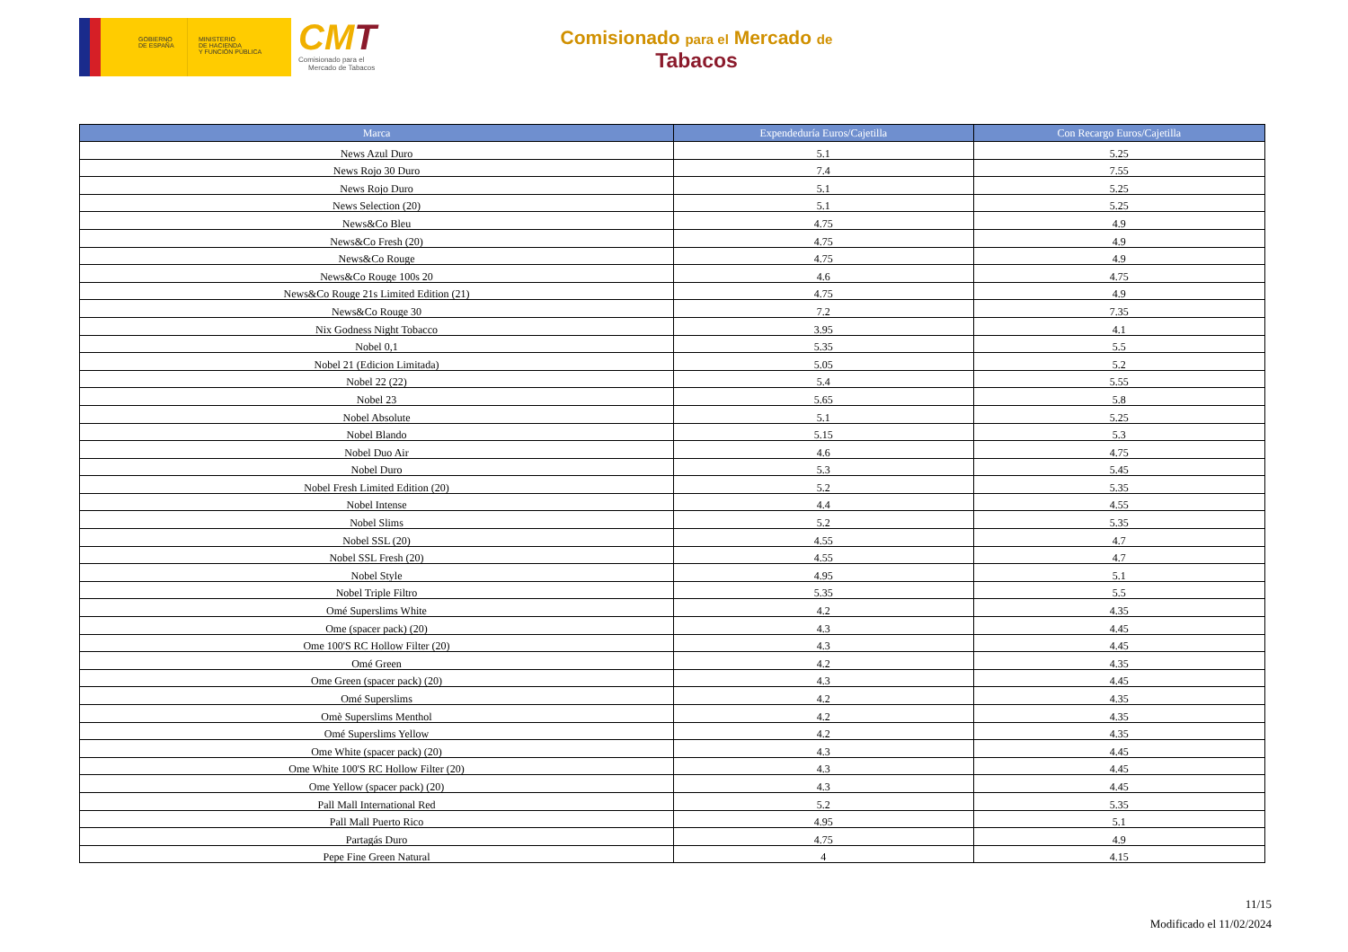GOBIERNO
DE ESPAÑA
MINISTERIO
DE HACIENDA
Y FUNCIÓN PÚBLICA
CMT
Comisionado para el
Mercado de Tabacos
Comisionado para el Mercado de
Tabacos
| Marca | Expendeduría Euros/Cajetilla | Con Recargo Euros/Cajetilla |
| --- | --- | --- |
| News Azul Duro | 5.1 | 5.25 |
| News Rojo 30 Duro | 7.4 | 7.55 |
| News Rojo Duro | 5.1 | 5.25 |
| News Selection (20) | 5.1 | 5.25 |
| News&Co Bleu | 4.75 | 4.9 |
| News&Co Fresh (20) | 4.75 | 4.9 |
| News&Co Rouge | 4.75 | 4.9 |
| News&Co Rouge 100s 20 | 4.6 | 4.75 |
| News&Co Rouge 21s Limited Edition (21) | 4.75 | 4.9 |
| News&Co Rouge 30 | 7.2 | 7.35 |
| Nix Godness Night Tobacco | 3.95 | 4.1 |
| Nobel 0,1 | 5.35 | 5.5 |
| Nobel 21 (Edicion Limitada) | 5.05 | 5.2 |
| Nobel 22 (22) | 5.4 | 5.55 |
| Nobel 23 | 5.65 | 5.8 |
| Nobel Absolute | 5.1 | 5.25 |
| Nobel Blando | 5.15 | 5.3 |
| Nobel Duo Air | 4.6 | 4.75 |
| Nobel Duro | 5.3 | 5.45 |
| Nobel Fresh Limited Edition (20) | 5.2 | 5.35 |
| Nobel Intense | 4.4 | 4.55 |
| Nobel Slims | 5.2 | 5.35 |
| Nobel SSL (20) | 4.55 | 4.7 |
| Nobel SSL Fresh (20) | 4.55 | 4.7 |
| Nobel Style | 4.95 | 5.1 |
| Nobel Triple Filtro | 5.35 | 5.5 |
| Omé Superslims White | 4.2 | 4.35 |
| Ome (spacer pack) (20) | 4.3 | 4.45 |
| Ome 100'S RC Hollow Filter (20) | 4.3 | 4.45 |
| Omé Green | 4.2 | 4.35 |
| Ome Green (spacer pack) (20) | 4.3 | 4.45 |
| Omé Superslims | 4.2 | 4.35 |
| Omè Superslims Menthol | 4.2 | 4.35 |
| Omé Superslims Yellow | 4.2 | 4.35 |
| Ome White (spacer pack) (20) | 4.3 | 4.45 |
| Ome White 100'S RC Hollow Filter (20) | 4.3 | 4.45 |
| Ome Yellow (spacer pack) (20) | 4.3 | 4.45 |
| Pall Mall International Red | 5.2 | 5.35 |
| Pall Mall Puerto Rico | 4.95 | 5.1 |
| Partagás Duro | 4.75 | 4.9 |
| Pepe Fine Green Natural | 4 | 4.15 |
11/15
Modificado el 11/02/2024